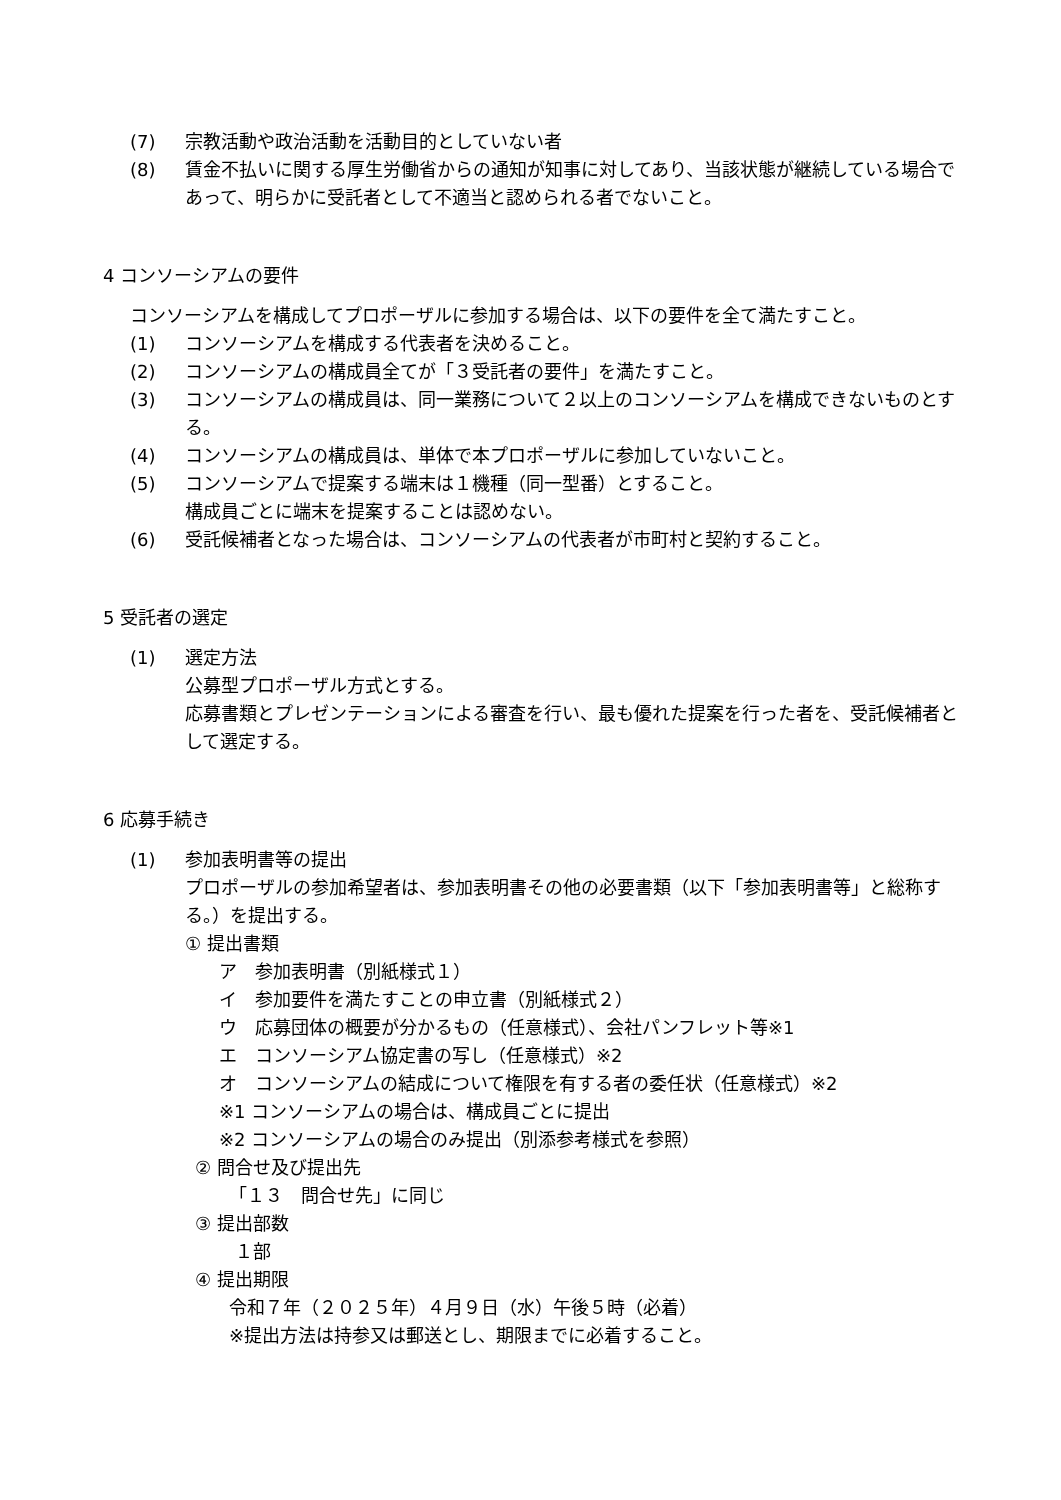(7) 宗教活動や政治活動を活動目的としていない者
(8) 賃金不払いに関する厚生労働省からの通知が知事に対してあり、当該状態が継続している場合であって、明らかに受託者として不適当と認められる者でないこと。
4 コンソーシアムの要件
コンソーシアムを構成してプロポーザルに参加する場合は、以下の要件を全て満たすこと。
(1) コンソーシアムを構成する代表者を決めること。
(2) コンソーシアムの構成員全てが「３受託者の要件」を満たすこと。
(3) コンソーシアムの構成員は、同一業務について２以上のコンソーシアムを構成できないものとする。
(4) コンソーシアムの構成員は、単体で本プロポーザルに参加していないこと。
(5) コンソーシアムで提案する端末は１機種（同一型番）とすること。
構成員ごとに端末を提案することは認めない。
(6) 受託候補者となった場合は、コンソーシアムの代表者が市町村と契約すること。
5 受託者の選定
(1) 選定方法
公募型プロポーザル方式とする。
応募書類とプレゼンテーションによる審査を行い、最も優れた提案を行った者を、受託候補者として選定する。
6 応募手続き
(1) 参加表明書等の提出
プロポーザルの参加希望者は、参加表明書その他の必要書類（以下「参加表明書等」と総称する。）を提出する。
① 提出書類
ア　参加表明書（別紙様式１）
イ　参加要件を満たすことの申立書（別紙様式２）
ウ　応募団体の概要が分かるもの（任意様式）、会社パンフレット等※1
エ　コンソーシアム協定書の写し（任意様式）※2
オ　コンソーシアムの結成について権限を有する者の委任状（任意様式）※2
※1 コンソーシアムの場合は、構成員ごとに提出
※2 コンソーシアムの場合のみ提出（別添参考様式を参照）
② 問合せ及び提出先
「１３　問合せ先」に同じ
③ 提出部数
１部
④ 提出期限
令和７年（２０２５年）４月９日（水）午後５時（必着）
※提出方法は持参又は郵送とし、期限までに必着すること。